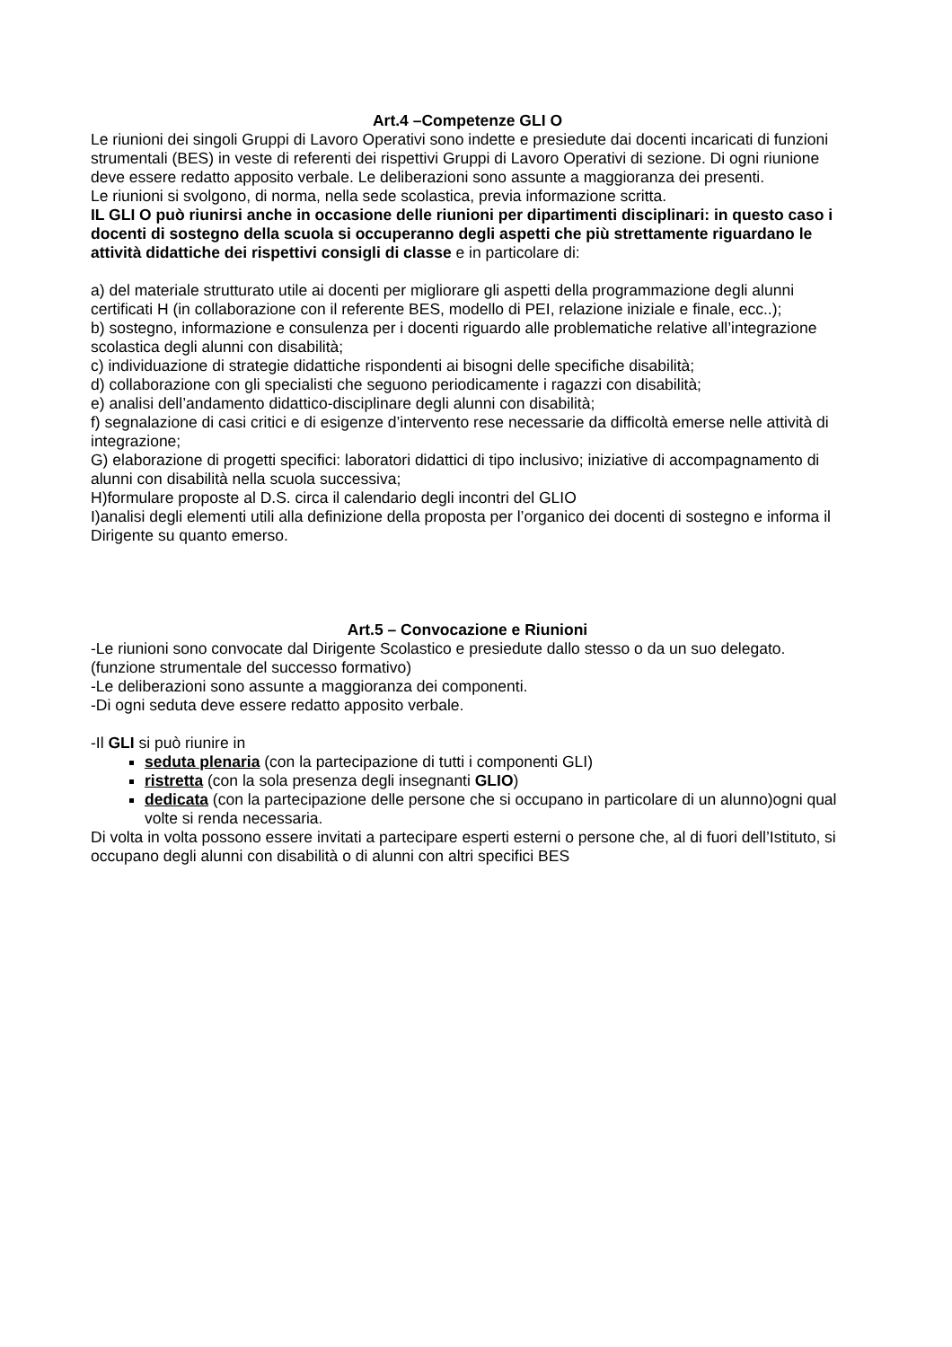Art.4 –Competenze GLI O
Le riunioni dei singoli Gruppi di Lavoro Operativi sono indette e presiedute dai docenti incaricati di funzioni strumentali (BES) in veste di referenti dei rispettivi Gruppi di Lavoro Operativi di sezione. Di ogni riunione deve essere redatto apposito verbale. Le deliberazioni sono assunte a maggioranza dei presenti.
Le riunioni si svolgono, di norma, nella sede scolastica, previa informazione scritta.
IL GLI O può riunirsi anche in occasione delle riunioni per dipartimenti disciplinari: in questo caso i docenti di sostegno della scuola si occuperanno degli aspetti che più strettamente riguardano le attività didattiche dei rispettivi consigli di classe e in particolare di:
a) del materiale strutturato utile ai docenti per migliorare gli aspetti della programmazione degli alunni certificati H (in collaborazione con il referente BES, modello di PEI, relazione iniziale e finale, ecc..);
b) sostegno, informazione e consulenza per i docenti riguardo alle problematiche relative all’integrazione scolastica degli alunni con disabilità;
c) individuazione di strategie didattiche rispondenti ai bisogni delle specifiche disabilità;
d) collaborazione con gli specialisti che seguono periodicamente i ragazzi con disabilità;
e) analisi dell’andamento didattico-disciplinare degli alunni con disabilità;
f) segnalazione di casi critici e di esigenze d’intervento rese necessarie da difficoltà emerse nelle attività di integrazione;
G) elaborazione di progetti specifici: laboratori didattici di tipo inclusivo; iniziative di accompagnamento di alunni con disabilità nella scuola successiva;
H)formulare proposte al D.S. circa il calendario degli incontri del GLIO
I)analisi degli elementi utili alla definizione della proposta per l’organico dei docenti di sostegno e informa il Dirigente su quanto emerso.
Art.5 – Convocazione e Riunioni
-Le riunioni sono convocate dal Dirigente Scolastico e presiedute dallo stesso o da un suo delegato. (funzione strumentale del successo formativo)
-Le deliberazioni sono assunte a maggioranza dei componenti.
-Di ogni seduta deve essere redatto apposito verbale.
-Il GLI si può riunire in
seduta plenaria (con la partecipazione di tutti i componenti GLI)
ristretta (con la sola presenza degli insegnanti GLIO)
dedicata (con la partecipazione delle persone che si occupano in particolare di un alunno)ogni qual volte si renda necessaria.
Di volta in volta possono essere invitati a partecipare esperti esterni o persone che, al di fuori dell’Istituto, si occupano degli alunni con disabilità o di alunni con altri specifici BES